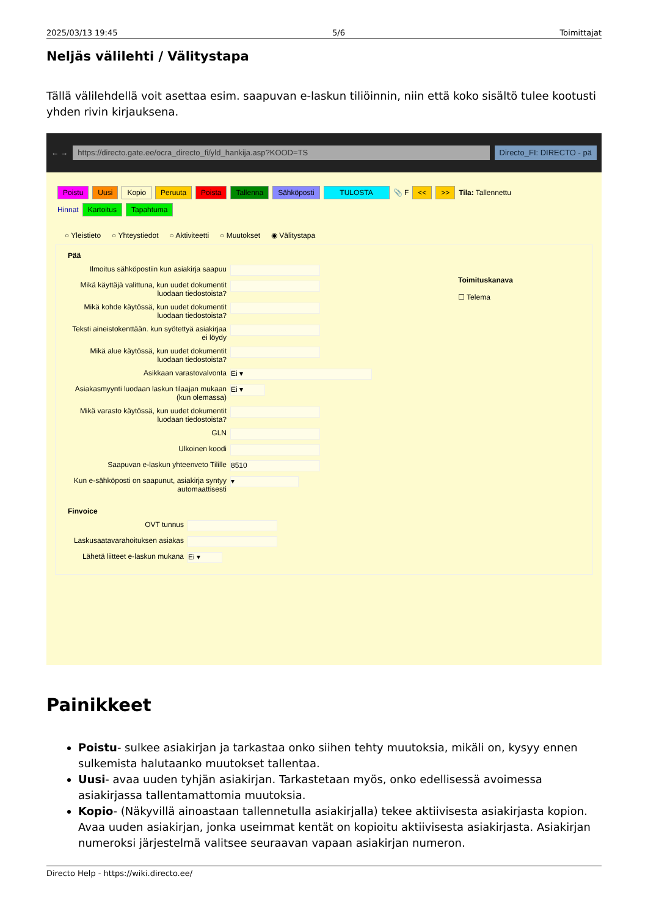2025/03/13 19:45 5/6 Toimittajat
Neljäs välilehti / Välitystapa
Tällä välilehdellä voit asettaa esim. saapuvan e-laskun tiliöinnin, niin että koko sisältö tulee kootusti yhden rivin kirjauksena.
← →
https://directo.gate.ee/ocra_directo_fi/yld_hankija.asp?KOOD=TS
Directo_FI: DIRECTO - pä
Poistu Uusi Kopio Peruuta Poista Tallenna Sähköposti TULOSTA 📎 F << >> Tila: Tallennettu
Hinnat Kartoitus Tapahtuma
○ Yleistieto ○ Yhteystiedot ○ Aktiviteetti ○ Muutokset ◉ Välitystapa
Pää
Ilmoitus sähköpostiin kun asiakirja saapuu
Mikä käyttäjä valittuna, kun uudet dokumentit luodaan tiedostoista?
Mikä kohde käytössä, kun uudet dokumentit luodaan tiedostoista?
Teksti aineistokenttään. kun syötettyä asiakirjaa ei löydy
Mikä alue käytössä, kun uudet dokumentit luodaan tiedostoista?
Asikkaan varastovalvonta Ei ▾
Asiakasmyynti luodaan laskun tilaajan mukaan (kun olemassa) Ei ▾
Mikä varasto käytössä, kun uudet dokumentit luodaan tiedostoista?
GLN
Ulkoinen koodi
Saapuvan e-laskun yhteenveto Tilille 8510
Kun e-sähköposti on saapunut, asiakirja syntyy automaattisesti ▾
Finvoice
OVT tunnus
Laskusaatavarahoituksen asiakas
Lähetä liitteet e-laskun mukana Ei ▾
Toimituskanava
☐ Telema
Painikkeet
Poistu- sulkee asiakirjan ja tarkastaa onko siihen tehty muutoksia, mikäli on, kysyy ennen sulkemista halutaanko muutokset tallentaa.
Uusi- avaa uuden tyhjän asiakirjan. Tarkastetaan myös, onko edellisessä avoimessa asiakirjassa tallentamattomia muutoksia.
Kopio- (Näkyvillä ainoastaan tallennetulla asiakirjalla) tekee aktiivisesta asiakirjasta kopion. Avaa uuden asiakirjan, jonka useimmat kentät on kopioitu aktiivisesta asiakirjasta. Asiakirjan numeroksi järjestelmä valitsee seuraavan vapaan asiakirjan numeron.
Directo Help - https://wiki.directo.ee/